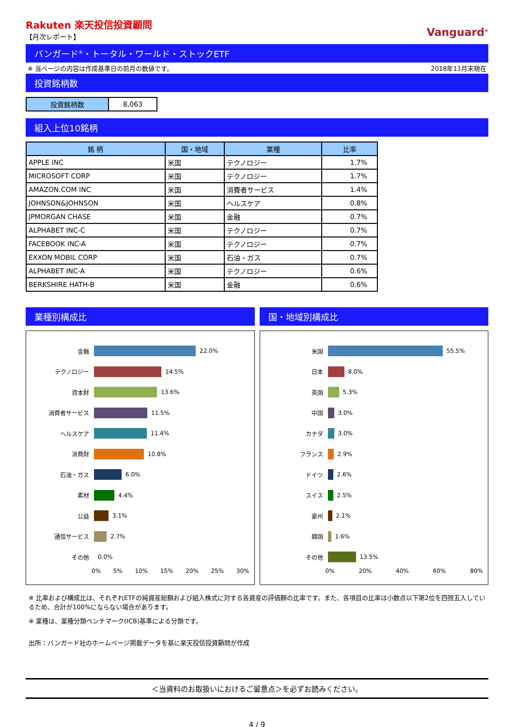Rakuten 楽天投信投資顧問
【月次レポート】
Vanguard<sup>®</sup>
バンガード<sup>®</sup>・トータル・ワールド・ストックETF
※ 当ページの内容は作成基準日の前月の数値です。 2018年11月末現在
投資銘柄数
| 投資銘柄数 | 8,063 |
組入上位10銘柄
| 銘 柄 | 国・地域 | 業種 | 比率 |
| --- | --- | --- | --- |
| APPLE INC | 米国 | テクノロジー | 1.7% |
| MICROSOFT CORP | 米国 | テクノロジー | 1.7% |
| AMAZON.COM INC | 米国 | 消費者サービス | 1.4% |
| JOHNSON&JOHNSON | 米国 | ヘルスケア | 0.8% |
| JPMORGAN CHASE | 米国 | 金融 | 0.7% |
| ALPHABET INC-C | 米国 | テクノロジー | 0.7% |
| FACEBOOK INC-A | 米国 | テクノロジー | 0.7% |
| EXXON MOBIL CORP | 米国 | 石油・ガス | 0.7% |
| ALPHABET INC-A | 米国 | テクノロジー | 0.6% |
| BERKSHIRE HATH-B | 米国 | 金融 | 0.6% |
業種別構成比
金融 22.0%
テクノロジー 14.5%
資本財 13.6%
消費者サービス 11.5%
ヘルスケア 11.4%
消費財 10.8%
石油・ガス 6.0%
素材 4.4%
公益 3.1%
通信サービス 2.7%
その他 0.0%
0% 5% 10% 15% 20% 25% 30%
国・地域別構成比
米国 55.5%
日本 8.0%
英国 5.3%
中国 3.0%
カナダ 3.0%
フランス 2.9%
ドイツ 2.6%
スイス 2.5%
豪州 2.1%
韓国 1.6%
その他 13.5%
0% 20% 40% 60% 80%
※ 比率および構成比は、それぞれETFの純資産総額および組入株式に対する各資産の評価額の比率です。また、各項目の比率は小数点以下第2位を四捨五入しているため、合計が100%にならない場合があります。
※ 業種は、業種分類ベンチマーク(ICB)基準による分類です。
出所：バンガード社のホームページ掲載データを基に楽天投信投資顧問が作成
＜当資料のお取扱いにおけるご留意点＞を必ずお読みください。
4 / 9